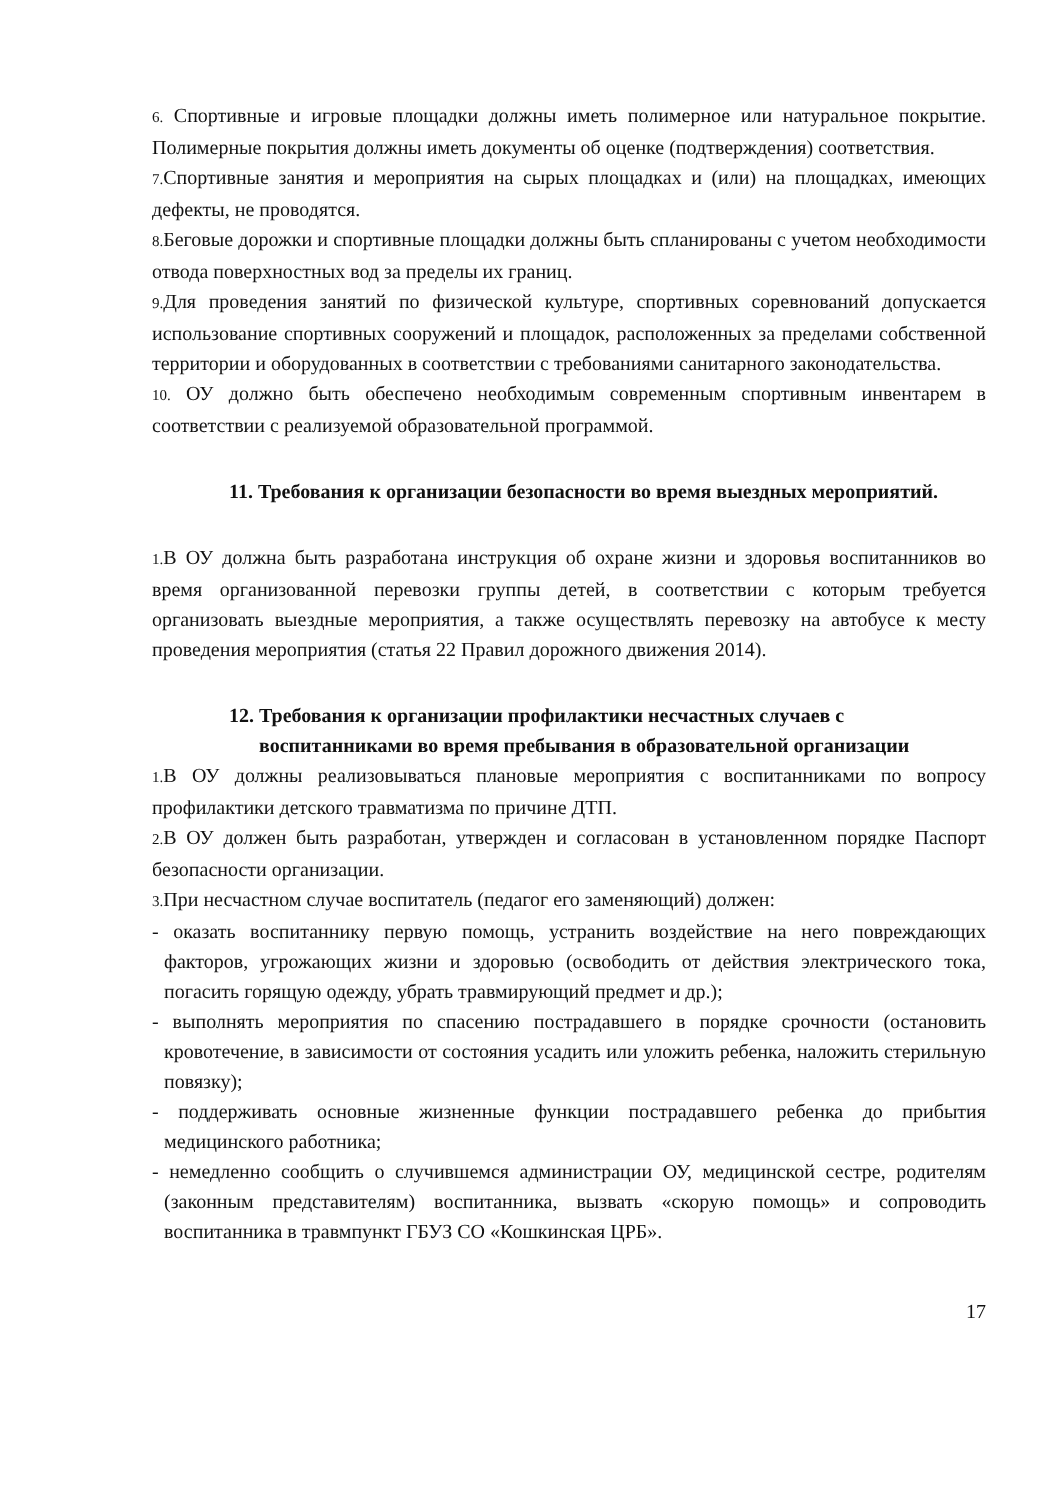6. Спортивные и игровые площадки должны иметь полимерное или натуральное покрытие. Полимерные покрытия должны иметь документы об оценке (подтверждения) соответствия.
7. Спортивные занятия и мероприятия на сырых площадках и (или) на площадках, имеющих дефекты, не проводятся.
8. Беговые дорожки и спортивные площадки должны быть спланированы с учетом необходимости отвода поверхностных вод за пределы их границ.
9. Для проведения занятий по физической культуре, спортивных соревнований допускается использование спортивных сооружений и площадок, расположенных за пределами собственной территории и оборудованных в соответствии с требованиями санитарного законодательства.
10. ОУ должно быть обеспечено необходимым современным спортивным инвентарем в соответствии с реализуемой образовательной программой.
11. Требования к организации безопасности во время выездных мероприятий.
1. В ОУ должна быть разработана инструкция об охране жизни и здоровья воспитанников во время организованной перевозки группы детей, в соответствии с которым требуется организовать выездные мероприятия, а также осуществлять перевозку на автобусе к месту проведения мероприятия (статья 22 Правил дорожного движения 2014).
12. Требования к организации профилактики несчастных случаев с
воспитанниками во время пребывания в образовательной организации
1. В ОУ должны реализовываться плановые мероприятия с воспитанниками по вопросу профилактики детского травматизма по причине ДТП.
2. В ОУ должен быть разработан, утвержден и согласован в установленном порядке Паспорт безопасности организации.
3. При несчастном случае воспитатель (педагог его заменяющий) должен:
- оказать воспитаннику первую помощь, устранить воздействие на него повреждающих факторов, угрожающих жизни и здоровью (освободить от действия электрического тока, погасить горящую одежду, убрать травмирующий предмет и др.);
- выполнять мероприятия по спасению пострадавшего в порядке срочности (остановить кровотечение, в зависимости от состояния усадить или уложить ребенка, наложить стерильную повязку);
- поддерживать основные жизненные функции пострадавшего ребенка до прибытия медицинского работника;
- немедленно сообщить о случившемся администрации ОУ, медицинской сестре, родителям (законным представителям) воспитанника, вызвать «скорую помощь» и сопроводить воспитанника в травмпункт ГБУЗ СО «Кошкинская ЦРБ».
17